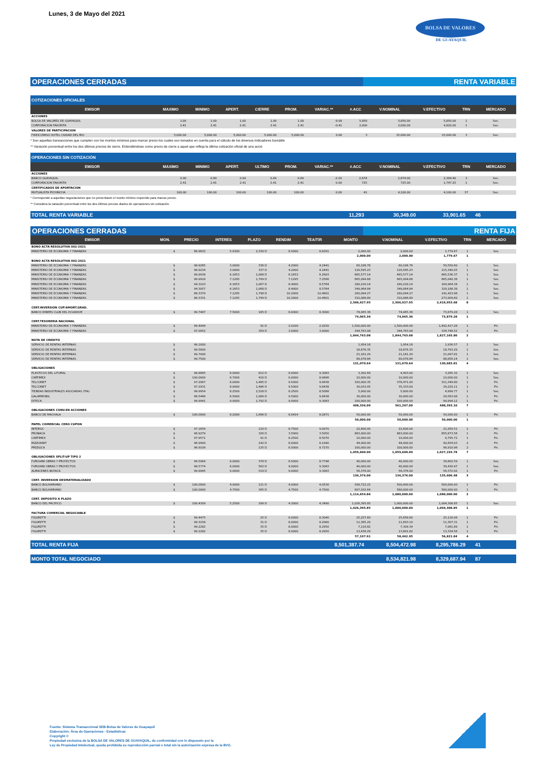Lunes, 3 de Mayo del 2021
BOLSA DE VALORES
DE GUAYAQUIL
OPERACIONES CERRADAS RENTA VARIABLE
| COTIZACIONES OFICIALES | | | | | | | | | | | |
| EMISOR | MAXIMO | MINIMO | APERT. | CIERRE | PROM. | VARIAC.** | #.ACC | V.NOMINAL | V.EFECTIVO | TRN | MERCADO |
| ACCIONES | | | | | | | | | | | |
| BOLSA DE VALORES DE GUAYAQUIL | 1.00 | 1.00 | 1.00 | 1.00 | 1.00 | -9.09 | 5,850 | 5,850.00 | 5,850.00 | 1 | Sec. |
| CORPORACION FAVORITA | 2.41 | 2.41 | 2.41 | 2.41 | 2.41 | -0.41 | 2,000 | 2,000.00 | 4,820.00 | 1 | Sec. |
| VALORES DE PARTICIPACION | | | | | | | | | | | |
| FIDEICOMISO HOTEL CIUDAD DEL RIO | 5,000.00 | 5,000.00 | 5,000.00 | 5,000.00 | 5,000.00 | 0.00 | 3 | 15,000.00 | 15,000.00 | 3 | Sec. |
* Son aquellas transacciones que cumplen con los montos mínimos para marcar precio los cuales son tomados en cuenta para el cálculo de los diversos indicadores bursátile
** Variación porcentual entre los dos últimos precios de cierre. Entendiéndose como precio de cierre a aquel que refleja la última cotización oficial de una acció
| OPERACIONES SIN COTIZACIÓN | | | | | | | | | | | |
| EMISOR | MAXIMO | MINIMO | APERT. | ULTIMO | PROM. | VARIAC.** | #.ACC | V.NOMINAL | V.EFECTIVO | TRN | MERCADO |
| ACCIONES | | | | | | | | | | | |
| BANCO GUAYAQUIL | 0.90 | 0.89 | 0.90 | 0.89 | 0.89 | -2.20 | 2,674 | 2,674.00 | 2,384.40 | 3 | Sec. |
| CORPORACION FAVORITA | 2.41 | 2.41 | 2.41 | 2.41 | 2.41 | 0.00 | 725 | 725.00 | 1,747.25 | 1 | Sec. |
| CERTIFICADOS DE APORTACION | | | | | | | | | | | |
| MUTUALISTA PICHINCHA | 100.00 | 100.00 | 100.00 | 100.00 | 100.00 | 0.00 | 41 | 4,100.00 | 4,100.00 | 37 | Sec. |
* Corresponde a aquellas negociaciones que no presentaron el monto mínimo requerido para marcar precio.
** Considera la variación porcentual entre los dos últimos precios diarios de operaciones sin cotización.
TOTAL RENTA VARIABLE 11,293 30,349.00 33,901.65 46
OPERACIONES CERRADAS RENTA FIJA
| EMISOR | MON. | PRECIO | INTERES | PLAZO | RENDIM | TEA/TIR | MONTO | V.NOMINAL | V.EFECTIVO | TRN | MERCADO |
| --- | --- | --- | --- | --- | --- | --- | --- | --- | --- | --- | --- |
| BONO ACTA RESOLUTIVA 002-2021 | | | | | | | | | | | |
| MINISTERIO DE ECONOMIA Y FINANZAS | $ | 88.9832 | 5.9300 | 2,330 D | 8.5000 | 8.8391 | 2,000.00 | 2,000.00 | 1,779.67 | 1 | Sec. |
| | | | | | | | 2,000.00 | 2,000.00 | 1,779.67 | 1 | |
| BONO ACTA RESOLUTIVA 002-2021 | | | | | | | | | | | |
| MINISTERIO DE ECONOMIA Y FINANZAS | $ | 98.9265 | 3.0000 | 336 D | 4.2000 | 4.2441 | 60,196.76 | 60,196.76 | 59,550.60 | 1 | Sec. |
| MINISTERIO DE ECONOMIA Y FINANZAS | $ | 98.9234 | 3.0000 | 337 D | 4.2000 | 4.2441 | 116,595.23 | 116,595.23 | 115,340.05 | 1 | Sec. |
| MINISTERIO DE ECONOMIA Y FINANZAS | $ | 99.9938 | 6.1653 | 1,068 D | 6.1653 | 6.2603 | 665,577.14 | 665,577.14 | 665,536.37 | 1 | Sec. |
| MINISTERIO DE ECONOMIA Y FINANZAS | $ | 99.9918 | 7.1295 | 1,799 D | 7.1295 | 7.2566 | 665,094.68 | 665,094.68 | 665,040.36 | 1 | Sec. |
| MINISTERIO DE ECONOMIA Y FINANZAS | $ | 94.3103 | 6.1653 | 1,067 D | 8.4000 | 8.5764 | 180,218.14 | 180,218.14 | 169,964.34 | 1 | Sec. |
| MINISTERIO DE ECONOMIA Y FINANZAS | $ | 94.3057 | 6.1653 | 1,068 D | 8.4000 | 8.5764 | 349,064.84 | 349,064.84 | 329,188.38 | 1 | Sec. |
| MINISTERIO DE ECONOMIA Y FINANZAS | $ | 88.3379 | 7.1295 | 1,798 D | 10.2000 | 10.4601 | 160,094.27 | 160,094.27 | 141,423.98 | 1 | Sec. |
| MINISTERIO DE ECONOMIA Y FINANZAS | $ | 88.3331 | 7.1295 | 1,799 D | 10.2000 | 10.4601 | 310,086.89 | 310,086.89 | 273,909.60 | 1 | Sec. |
| | | | | | | | 2,506,927.95 | 2,506,927.95 | 2,419,953.68 | 8 | |
| CERT.INVERSION CUP/AMORT.GRAD. | | | | | | | | | | | |
| BANCO DINERS CLUB DEL ECUADOR | $ | 99.7487 | 7.5000 | 185 D | 8.0000 | 8.3000 | 74,065.36 | 74,065.36 | 73,879.28 | 1 | Sec. |
| | | | | | | | 74,065.36 | 74,065.36 | 73,879.28 | 1 | |
| CERT.TESORERIA NACIONAL | | | | | | | | | | | |
| MINISTERIO DE ECONOMIA Y FINANZAS | $ | 99.4944 | | 91 D | 2.0100 | 2.0250 | 1,500,000.00 | 1,500,000.00 | 1,492,417.28 | 1 | Pri. |
| MINISTERIO DE ECONOMIA Y FINANZAS | $ | 97.0952 | | 359 D | 3.0000 | 3.0000 | 344,763.08 | 344,763.08 | 334,748.52 | 1 | Pri. |
| | | | | | | | 1,844,763.08 | 1,844,763.08 | 1,827,165.80 | 2 | |
| NOTA DE CREDITO | | | | | | | | | | | |
| SERVICIO DE RENTAS INTERNAS | $ | 99.1000 | | | | | 1,954.16 | 1,954.16 | 1,936.57 | 1 | Sec. |
| SERVICIO DE RENTAS INTERNAS | $ | 99.5600 | | | | | 18,876.35 | 18,876.35 | 18,793.29 | 1 | Sec. |
| SERVICIO DE RENTAS INTERNAS | $ | 99.7000 | | | | | 21,161.29 | 21,161.29 | 21,097.81 | 1 | Sec. |
| SERVICIO DE RENTAS INTERNAS | $ | 99.7500 | | | | | 89,078.84 | 89,078.84 | 88,856.14 | 1 | Sec. |
| | | | | | | | 131,070.64 | 131,070.64 | 130,683.81 | 4 | |
| OBLIGACIONES | | | | | | | | | | | |
| PLASTICOS DEL LITORAL | $ | 98.8685 | 8.0000 | 812 D | 9.0000 | 9.3083 | 3,302.69 | 4,403.00 | 3,265.32 | 1 | Sec. |
| CARTIMEX | $ | 100.0000 | 8.7000 | 410 D | 0.0000 | 8.9896 | 10,000.00 | 10,000.00 | 10,000.00 | 1 | Sec. |
| TELCONET | $ | 97.2967 | 8.0000 | 1,485 D | 9.5000 | 9.8438 | 320,000.35 | 376,471.00 | 311,349.80 | 1 | Pri. |
| TELCONET | $ | 97.2931 | 8.0000 | 1,486 D | 9.5000 | 9.8438 | 30,033.05 | 35,333.00 | 29,220.11 | 1 | Pri. |
| TIENDAS INDUSTRIALES ASOCIADAS (TIA) | $ | 99.9954 | 8.2500 | 2,528 D | 8.2500 | 8.5088 | 5,000.00 | 5,000.00 | 4,999.77 | 1 | Sec. |
| GALARMOBIL | $ | 98.5466 | 8.5000 | 1,089 D | 9.5000 | 9.8438 | 30,000.00 | 30,000.00 | 29,563.98 | 1 | Pri. |
| DITECA | $ | 99.9941 | 9.0000 | 1,792 D | 9.0000 | 9.3083 | 100,000.00 | 100,000.00 | 99,994.12 | 1 | Pri. |
| | | | | | | | 498,336.09 | 561,207.00 | 488,393.10 | 7 | |
| OBLIGACIONES CONV.EN ACCIONES | | | | | | | | | | | |
| BANCO DE MACHALA | $ | 100.0000 | 8.2000 | 1,666 D | 8.0414 | 8.2871 | 50,000.00 | 50,000.00 | 50,000.00 | 1 | Pri. |
| | | | | | | | 50,000.00 | 50,000.00 | 50,000.00 | 1 | |
| PAPEL COMERCIAL CERO CUPON | | | | | | | | | | | |
| INTEROC | $ | 97.1659 | | 120 D | 8.7500 | 9.0070 | 22,600.00 | 22,600.00 | 21,959.51 | 1 | Pri. |
| PRONACA | $ | 96.9279 | | 326 D | 3.5000 | 3.5050 | 883,000.00 | 883,000.00 | 855,873.56 | 1 | Pri. |
| CARTIMEX | $ | 97.9571 | | 91 D | 8.2500 | 8.5070 | 10,000.00 | 10,000.00 | 9,795.72 | 1 | Pri. |
| RIZZOKNIT | $ | 96.9409 | | 142 D | 8.0000 | 8.1940 | 44,000.00 | 44,000.00 | 42,654.03 | 2 | Pri. |
| PREDUCA | $ | 96.9109 | | 135 D | 8.5000 | 8.7270 | 100,000.00 | 100,000.00 | 96,910.96 | 2 | Pri. |
| | | | | | | | 1,059,600.00 | 1,059,600.00 | 1,027,193.78 | 7 | |
| OBLIGACIONES SPLIT-UP TIPO 2 | | | | | | | | | | | |
| FUROIANI OBRAS Y PROYECTOS | $ | 99.5064 | 8.0000 | 378 D | 8.5000 | 8.7748 | 40,000.00 | 40,000.00 | 39,802.59 | 1 | Sec. |
| FUROIANI OBRAS Y PROYECTOS | $ | 98.5774 | 8.0000 | 562 D | 9.0000 | 9.3083 | 40,000.00 | 40,000.00 | 39,430.97 | 1 | Sec. |
| ALMACENES BOYACA | $ | 99.9945 | 9.0000 | 519 D | 9.0000 | 9.3083 | 56,376.00 | 56,376.00 | 56,372.92 | 1 | Pri. |
| | | | | | | | 136,376.00 | 136,376.00 | 135,606.48 | 3 | |
| CERT. INVERSION DESMATERIALIZADO | | | | | | | | | | | |
| BANCO BOLIVARIANO | $ | 100.0000 | 4.0000 | 121 D | 4.0000 | 4.0530 | 506,722.22 | 500,000.00 | 500,000.00 | 1 | Pri. |
| BANCO BOLIVARIANO | $ | 100.0000 | 4.7500 | 365 D | 4.7500 | 4.7500 | 607,932.64 | 580,000.00 | 580,000.00 | 1 | Pri. |
| | | | | | | | 1,114,654.86 | 1,080,000.00 | 1,080,000.00 | 2 | |
| CERT. DEPOSITO A PLAZO | | | | | | | | | | | |
| BANCO DEL PACIFICO | $ | 100.4309 | 5.2500 | 168 D | 4.3000 | 4.3490 | 1,026,395.85 | 1,000,000.00 | 1,004,308.85 | 1 | Sec. |
| | | | | | | | 1,026,395.85 | 1,000,000.00 | 1,004,308.85 | 1 | |
| FACTURA COMERCIAL NEGOCIABLE | | | | | | | | | | | |
| FIGURETTI | $ | 99.4475 | | 25 D | 8.0000 | 8.3040 | 25,257.60 | 25,658.60 | 25,118.06 | 1 | Pri. |
| FIGURETTI | $ | 99.3158 | | 31 D | 8.0000 | 8.2980 | 11,385.20 | 11,693.19 | 11,307.31 | 1 | Pri. |
| FIGURETTI | $ | 99.2282 | | 35 D | 8.0000 | 8.2950 | 7,116.82 | 7,309.34 | 7,061.89 | 1 | Pri. |
| FIGURETTI | $ | 99.2282 | | 35 D | 8.0000 | 8.2950 | 13,438.29 | 13,801.82 | 13,334.58 | 1 | Pri. |
| | | | | | | | 57,197.91 | 58,462.95 | 56,821.84 | 4 | |
TOTAL RENTA FIJA 8,501,387.74 8,504,472.98 8,295,786.29 41
MONTO TOTAL NEGOCIADO 8,534,821.98 8,329,687.94 87
Fuente: Sistema Transaccional SEB-Bolsa de Valores de Guayaquil
Elaboración: Área de Operaciones - Estadísticas
Copyright ©
Propiedad exclusiva de la BOLSA DE VALORES DE GUAYAQUIL, de conformidad con lo dispuesto por la
Ley de Propiedad Intelectual, queda prohibida su reproducción parcial o total sin la autorización expresa de la BVG.